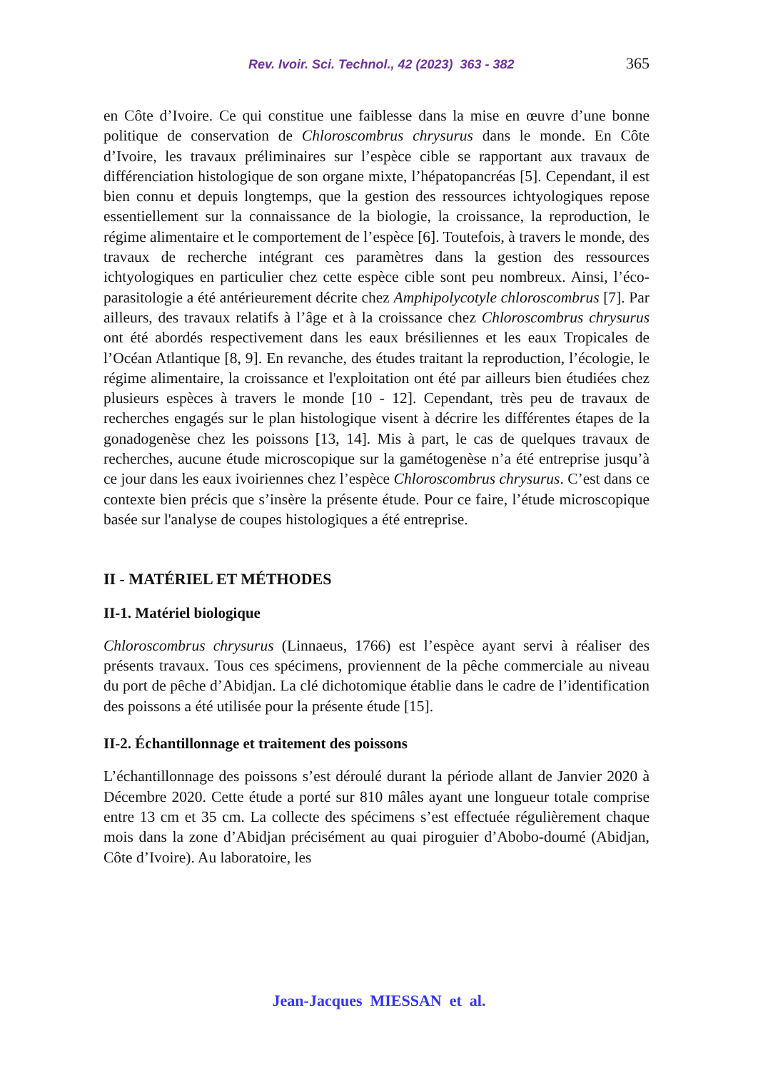Rev. Ivoir. Sci. Technol., 42 (2023) 363 - 382 365
en Côte d’Ivoire. Ce qui constitue une faiblesse dans la mise en œuvre d’une bonne politique de conservation de Chloroscombrus chrysurus dans le monde. En Côte d’Ivoire, les travaux préliminaires sur l’espèce cible se rapportant aux travaux de différenciation histologique de son organe mixte, l’hépatopancréas [5]. Cependant, il est bien connu et depuis longtemps, que la gestion des ressources ichtyologiques repose essentiellement sur la connaissance de la biologie, la croissance, la reproduction, le régime alimentaire et le comportement de l’espèce [6]. Toutefois, à travers le monde, des travaux de recherche intégrant ces paramètres dans la gestion des ressources ichtyologiques en particulier chez cette espèce cible sont peu nombreux. Ainsi, l’éco-parasitologie a été antérieurement décrite chez Amphipolycotyle chloroscombrus [7]. Par ailleurs, des travaux relatifs à l’âge et à la croissance chez Chloroscombrus chrysurus ont été abordés respectivement dans les eaux brésiliennes et les eaux Tropicales de l’Océan Atlantique [8, 9]. En revanche, des études traitant la reproduction, l’écologie, le régime alimentaire, la croissance et l'exploitation ont été par ailleurs bien étudiées chez plusieurs espèces à travers le monde [10 - 12]. Cependant, très peu de travaux de recherches engagés sur le plan histologique visent à décrire les différentes étapes de la gonadogenèse chez les poissons [13, 14]. Mis à part, le cas de quelques travaux de recherches, aucune étude microscopique sur la gamétogenèse n’a été entreprise jusqu’à ce jour dans les eaux ivoiriennes chez l’espèce Chloroscombrus chrysurus. C’est dans ce contexte bien précis que s’insère la présente étude. Pour ce faire, l’étude microscopique basée sur l'analyse de coupes histologiques a été entreprise.
II - MATÉRIEL ET MÉTHODES
II-1. Matériel biologique
Chloroscombrus chrysurus (Linnaeus, 1766) est l’espèce ayant servi à réaliser des présents travaux. Tous ces spécimens, proviennent de la pêche commerciale au niveau du port de pêche d’Abidjan. La clé dichotomique établie dans le cadre de l’identification des poissons a été utilisée pour la présente étude [15].
II-2. Échantillonnage et traitement des poissons
L’échantillonnage des poissons s’est déroulé durant la période allant de Janvier 2020 à Décembre 2020. Cette étude a porté sur 810 mâles ayant une longueur totale comprise entre 13 cm et 35 cm. La collecte des spécimens s’est effectuée régulièrement chaque mois dans la zone d’Abidjan précisément au quai piroguier d’Abobo-doumé (Abidjan, Côte d’Ivoire). Au laboratoire, les
Jean-Jacques MIESSAN et al.